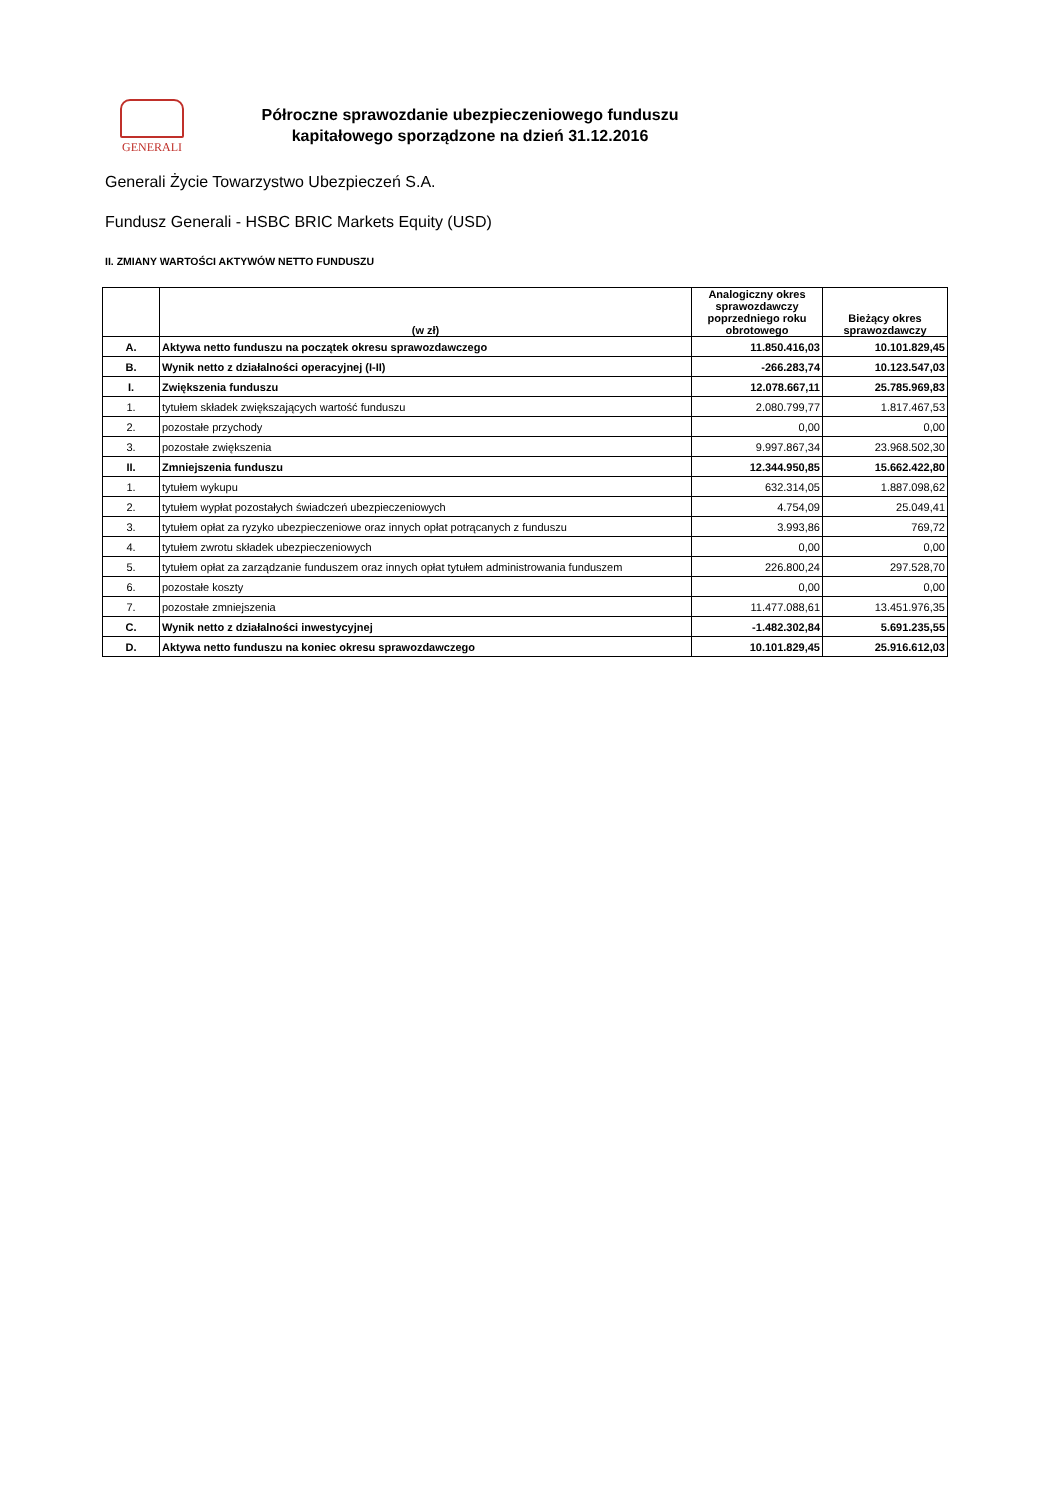GENERALI
Półroczne sprawozdanie ubezpieczeniowego funduszu
kapitałowego sporządzone na dzień 31.12.2016
Generali Życie Towarzystwo Ubezpieczeń S.A.
Fundusz Generali - HSBC BRIC Markets Equity (USD)
II. ZMIANY WARTOŚCI AKTYWÓW NETTO FUNDUSZU
| | (w zł) | Analogiczny okres sprawozdawczy poprzedniego roku obrotowego | Bieżący okres sprawozdawczy |
| --- | --- | --- | --- |
| A. | Aktywa netto funduszu na początek okresu sprawozdawczego | 11.850.416,03 | 10.101.829,45 |
| B. | Wynik netto z działalności operacyjnej (I-II) | -266.283,74 | 10.123.547,03 |
| I. | Zwiększenia funduszu | 12.078.667,11 | 25.785.969,83 |
| 1. | tytułem składek zwiększających wartość funduszu | 2.080.799,77 | 1.817.467,53 |
| 2. | pozostałe przychody | 0,00 | 0,00 |
| 3. | pozostałe zwiększenia | 9.997.867,34 | 23.968.502,30 |
| II. | Zmniejszenia funduszu | 12.344.950,85 | 15.662.422,80 |
| 1. | tytułem wykupu | 632.314,05 | 1.887.098,62 |
| 2. | tytułem wypłat pozostałych świadczeń ubezpieczeniowych | 4.754,09 | 25.049,41 |
| 3. | tytułem opłat za ryzyko ubezpieczeniowe oraz innych opłat potrącanych z funduszu | 3.993,86 | 769,72 |
| 4. | tytułem zwrotu składek ubezpieczeniowych | 0,00 | 0,00 |
| 5. | tytułem opłat za zarządzanie funduszem oraz innych opłat tytułem administrowania funduszem | 226.800,24 | 297.528,70 |
| 6. | pozostałe koszty | 0,00 | 0,00 |
| 7. | pozostałe zmniejszenia | 11.477.088,61 | 13.451.976,35 |
| C. | Wynik netto z działalności inwestycyjnej | -1.482.302,84 | 5.691.235,55 |
| D. | Aktywa netto funduszu na koniec okresu sprawozdawczego | 10.101.829,45 | 25.916.612,03 |